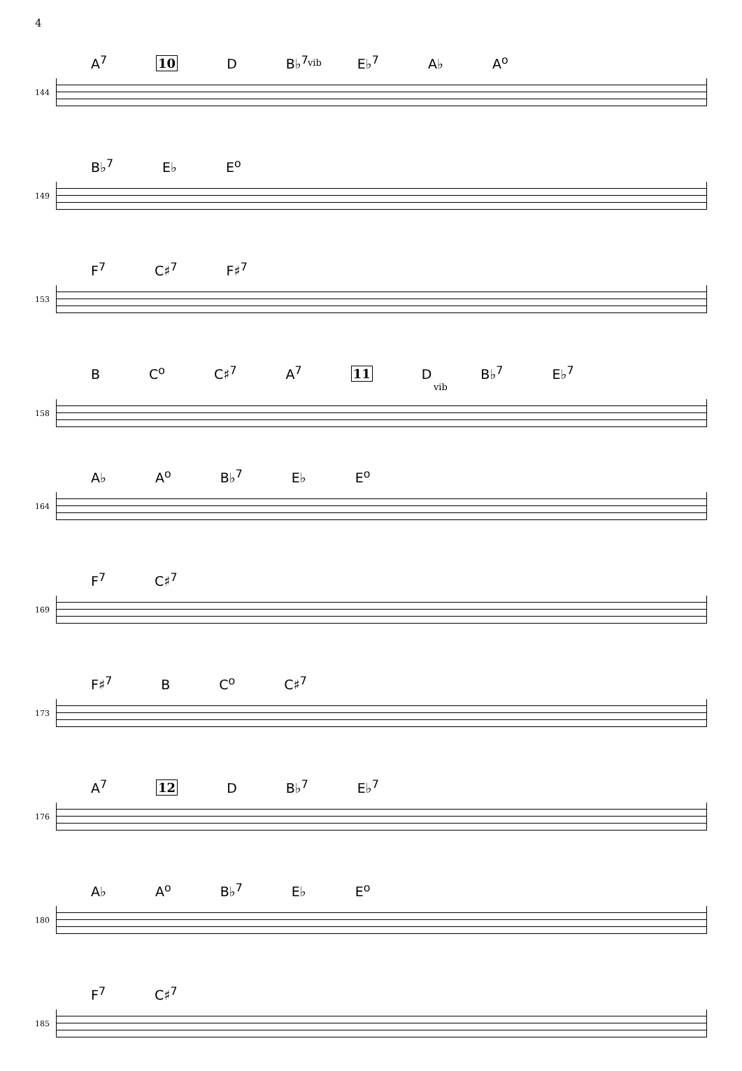4
A<sup>7</sup> 10 D B♭<sup>7</sup> E♭<sup>7</sup> A♭ A<sup>o</sup>
144
vib
B♭<sup>7</sup> E♭ E<sup>o</sup>
149
F<sup>7</sup> C♯<sup>7</sup> F♯<sup>7</sup>
153
B C<sup>o</sup> C♯<sup>7</sup> A<sup>7</sup> 11 D B♭<sup>7</sup> E♭<sup>7</sup>
vib
158
A♭ A<sup>o</sup> B♭<sup>7</sup> E♭ E<sup>o</sup>
164
F<sup>7</sup> C♯<sup>7</sup>
169
F♯<sup>7</sup> B C<sup>o</sup> C♯<sup>7</sup>
173
A<sup>7</sup> 12 D B♭<sup>7</sup> E♭<sup>7</sup>
176
A♭ A<sup>o</sup> B♭<sup>7</sup> E♭ E<sup>o</sup>
180
F<sup>7</sup> C♯<sup>7</sup>
185